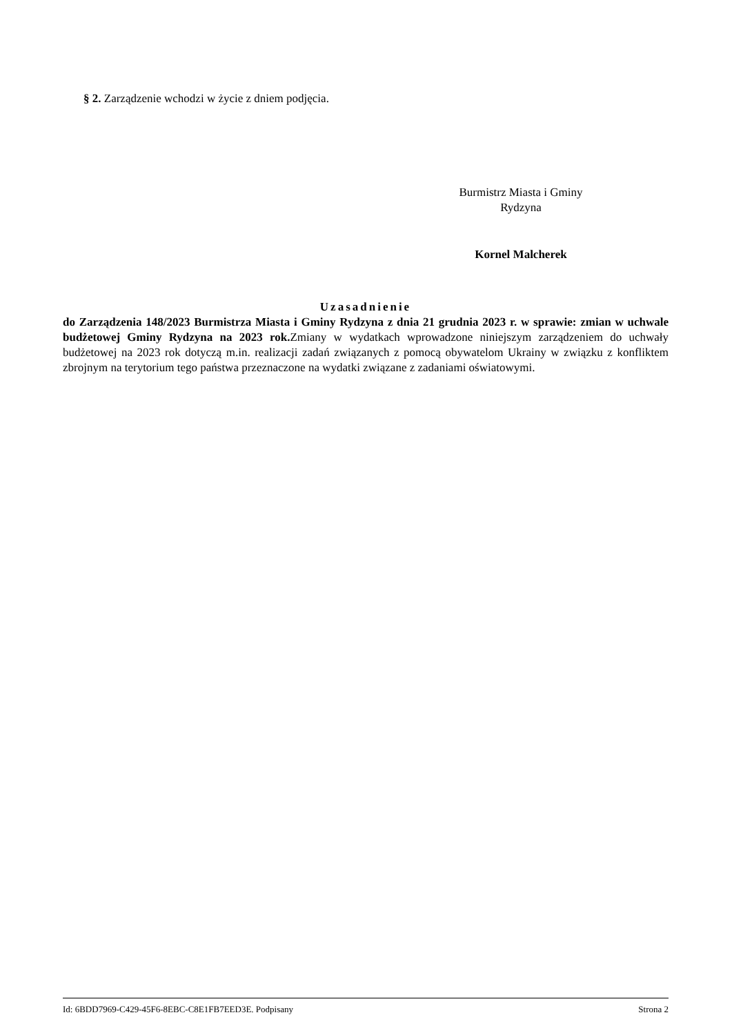§ 2. Zarządzenie wchodzi w życie z dniem podjęcia.
Burmistrz Miasta i Gminy
Rydzyna
Kornel Malcherek
Uzasadnienie
do Zarządzenia 148/2023 Burmistrza Miasta i Gminy Rydzyna z dnia 21 grudnia 2023 r. w sprawie: zmian w uchwale budżetowej Gminy Rydzyna na 2023 rok. Zmiany w wydatkach wprowadzone niniejszym zarządzeniem do uchwały budżetowej na 2023 rok dotyczą m.in. realizacji zadań związanych z pomocą obywatelom Ukrainy w związku z konfliktem zbrojnym na terytorium tego państwa przeznaczone na wydatki związane z zadaniami oświatowymi.
Id: 6BDD7969-C429-45F6-8EBC-C8E1FB7EED3E. Podpisany Strona 2